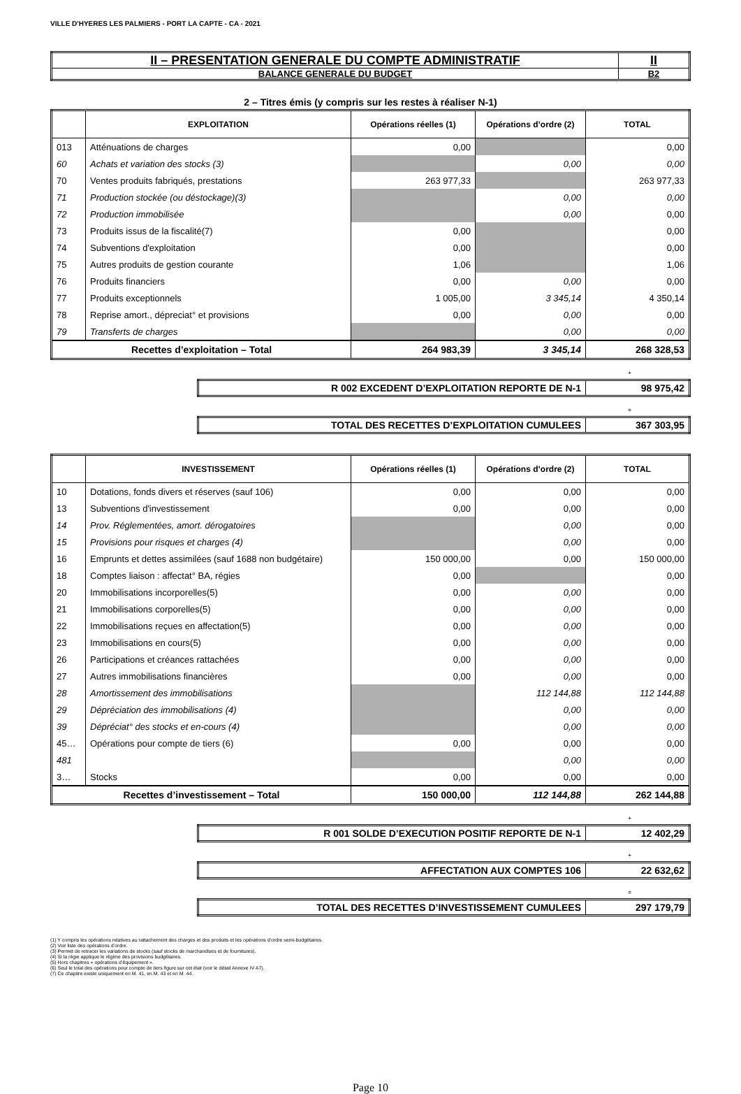VILLE D'HYERES LES PALMIERS - PORT LA CAPTE - CA - 2021
| II – PRESENTATION GENERALE DU COMPTE ADMINISTRATIF | II |
| BALANCE GENERALE DU BUDGET | B2 |
2 – Titres émis (y compris sur les restes à réaliser N-1)
| | EXPLOITATION | Opérations réelles (1) | Opérations d’ordre (2) | TOTAL |
| --- | --- | --- | --- | --- |
| 013 | Atténuations de charges | 0,00 | | 0,00 |
| 60 | Achats et variation des stocks (3) | | 0,00 | 0,00 |
| 70 | Ventes produits fabriqués, prestations | 263 977,33 | | 263 977,33 |
| 71 | Production stockée (ou déstockage)(3) | | 0,00 | 0,00 |
| 72 | Production immobilisée | | 0,00 | 0,00 |
| 73 | Produits issus de la fiscalité(7) | 0,00 | | 0,00 |
| 74 | Subventions d'exploitation | 0,00 | | 0,00 |
| 75 | Autres produits de gestion courante | 1,06 | | 1,06 |
| 76 | Produits financiers | 0,00 | 0,00 | 0,00 |
| 77 | Produits exceptionnels | 1 005,00 | 3 345,14 | 4 350,14 |
| 78 | Reprise amort., dépreciat° et provisions | 0,00 | 0,00 | 0,00 |
| 79 | Transferts de charges | | 0,00 | 0,00 |
| Recettes d’exploitation – Total | | 264 983,39 | 3 345,14 | 268 328,53 |
+
| R 002 EXCEDENT D’EXPLOITATION REPORTE DE N-1 | 98 975,42 |
=
| TOTAL DES RECETTES D’EXPLOITATION CUMULEES | 367 303,95 |
| | INVESTISSEMENT | Opérations réelles (1) | Opérations d’ordre (2) | TOTAL |
| --- | --- | --- | --- | --- |
| 10 | Dotations, fonds divers et réserves (sauf 106) | 0,00 | 0,00 | 0,00 |
| 13 | Subventions d'investissement | 0,00 | 0,00 | 0,00 |
| 14 | Prov. Réglementées, amort. dérogatoires | | 0,00 | 0,00 |
| 15 | Provisions pour risques et charges (4) | | 0,00 | 0,00 |
| 16 | Emprunts et dettes assimilées (sauf 1688 non budgétaire) | 150 000,00 | 0,00 | 150 000,00 |
| 18 | Comptes liaison : affectat° BA, régies | 0,00 | | 0,00 |
| 20 | Immobilisations incorporelles(5) | 0,00 | 0,00 | 0,00 |
| 21 | Immobilisations corporelles(5) | 0,00 | 0,00 | 0,00 |
| 22 | Immobilisations reçues en affectation(5) | 0,00 | 0,00 | 0,00 |
| 23 | Immobilisations en cours(5) | 0,00 | 0,00 | 0,00 |
| 26 | Participations et créances rattachées | 0,00 | 0,00 | 0,00 |
| 27 | Autres immobilisations financières | 0,00 | 0,00 | 0,00 |
| 28 | Amortissement des immobilisations | | 112 144,88 | 112 144,88 |
| 29 | Dépréciation des immobilisations (4) | | 0,00 | 0,00 |
| 39 | Dépréciat° des stocks et en-cours (4) | | 0,00 | 0,00 |
| 45… | Opérations pour compte de tiers (6) | 0,00 | 0,00 | 0,00 |
| 481 | | | 0,00 | 0,00 |
| 3… | Stocks | 0,00 | 0,00 | 0,00 |
| Recettes d’investissement – Total | | 150 000,00 | 112 144,88 | 262 144,88 |
+
| R 001 SOLDE D’EXECUTION POSITIF REPORTE DE N-1 | 12 402,29 |
+
| AFFECTATION AUX COMPTES 106 | 22 632,62 |
=
| TOTAL DES RECETTES D’INVESTISSEMENT CUMULEES | 297 179,79 |
(1) Y compris les opérations relatives au rattachement des charges et des produits et les opérations d’ordre semi-budgétaires.
(2) Voir liste des opérations d’ordre.
(3) Permet de retracer les variations de stocks (sauf stocks de marchandises et de fournitures).
(4) Si la régie applique le régime des provisions budgétaires.
(5) Hors chapitres « opérations d’équipement ».
(6) Seul le total des opérations pour compte de tiers figure sur cet état (voir le détail Annexe IV A7).
(7) Ce chapitre existe uniquement en M. 41, en M. 43 et en M. 44.
Page 10